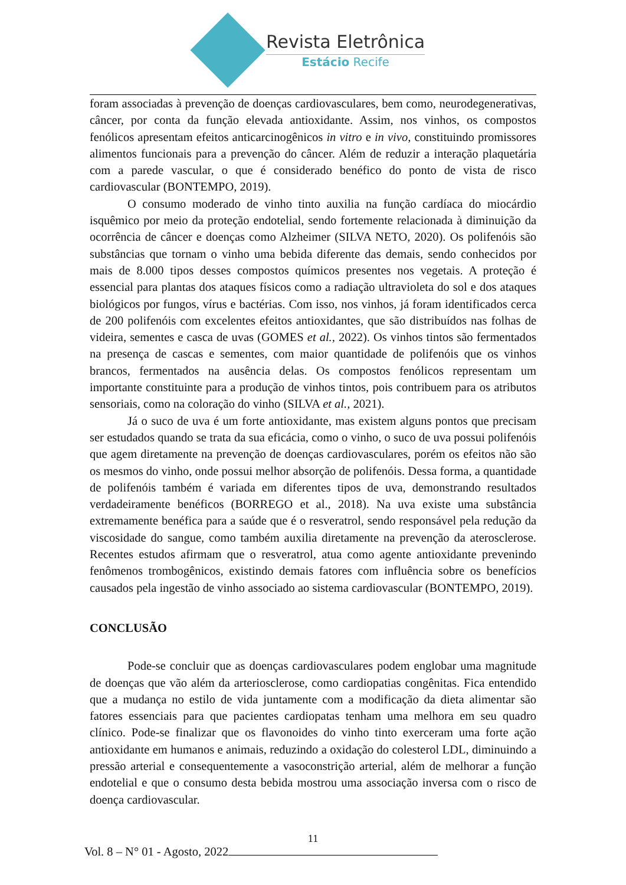Revista Eletrônica
Estácio Recife
foram associadas à prevenção de doenças cardiovasculares, bem como, neurodegenerativas, câncer, por conta da função elevada antioxidante. Assim, nos vinhos, os compostos fenólicos apresentam efeitos anticarcinogênicos in vitro e in vivo, constituindo promissores alimentos funcionais para a prevenção do câncer. Além de reduzir a interação plaquetária com a parede vascular, o que é considerado benéfico do ponto de vista de risco cardiovascular (BONTEMPO, 2019).
O consumo moderado de vinho tinto auxilia na função cardíaca do miocárdio isquêmico por meio da proteção endotelial, sendo fortemente relacionada à diminuição da ocorrência de câncer e doenças como Alzheimer (SILVA NETO, 2020). Os polifenóis são substâncias que tornam o vinho uma bebida diferente das demais, sendo conhecidos por mais de 8.000 tipos desses compostos químicos presentes nos vegetais. A proteção é essencial para plantas dos ataques físicos como a radiação ultravioleta do sol e dos ataques biológicos por fungos, vírus e bactérias. Com isso, nos vinhos, já foram identificados cerca de 200 polifenóis com excelentes efeitos antioxidantes, que são distribuídos nas folhas de videira, sementes e casca de uvas (GOMES et al., 2022). Os vinhos tintos são fermentados na presença de cascas e sementes, com maior quantidade de polifenóis que os vinhos brancos, fermentados na ausência delas. Os compostos fenólicos representam um importante constituinte para a produção de vinhos tintos, pois contribuem para os atributos sensoriais, como na coloração do vinho (SILVA et al., 2021).
Já o suco de uva é um forte antioxidante, mas existem alguns pontos que precisam ser estudados quando se trata da sua eficácia, como o vinho, o suco de uva possui polifenóis que agem diretamente na prevenção de doenças cardiovasculares, porém os efeitos não são os mesmos do vinho, onde possui melhor absorção de polifenóis. Dessa forma, a quantidade de polifenóis também é variada em diferentes tipos de uva, demonstrando resultados verdadeiramente benéficos (BORREGO et al., 2018). Na uva existe uma substância extremamente benéfica para a saúde que é o resveratrol, sendo responsável pela redução da viscosidade do sangue, como também auxilia diretamente na prevenção da aterosclerose. Recentes estudos afirmam que o resveratrol, atua como agente antioxidante prevenindo fenômenos trombogênicos, existindo demais fatores com influência sobre os benefícios causados pela ingestão de vinho associado ao sistema cardiovascular (BONTEMPO, 2019).
CONCLUSÃO
Pode-se concluir que as doenças cardiovasculares podem englobar uma magnitude de doenças que vão além da arteriosclerose, como cardiopatias congênitas. Fica entendido que a mudança no estilo de vida juntamente com a modificação da dieta alimentar são fatores essenciais para que pacientes cardiopatas tenham uma melhora em seu quadro clínico. Pode-se finalizar que os flavonoides do vinho tinto exerceram uma forte ação antioxidante em humanos e animais, reduzindo a oxidação do colesterol LDL, diminuindo a pressão arterial e consequentemente a vasoconstrição arterial, além de melhorar a função endotelial e que o consumo desta bebida mostrou uma associação inversa com o risco de doença cardiovascular.
11
Vol. 8 – N° 01 - Agosto, 2022